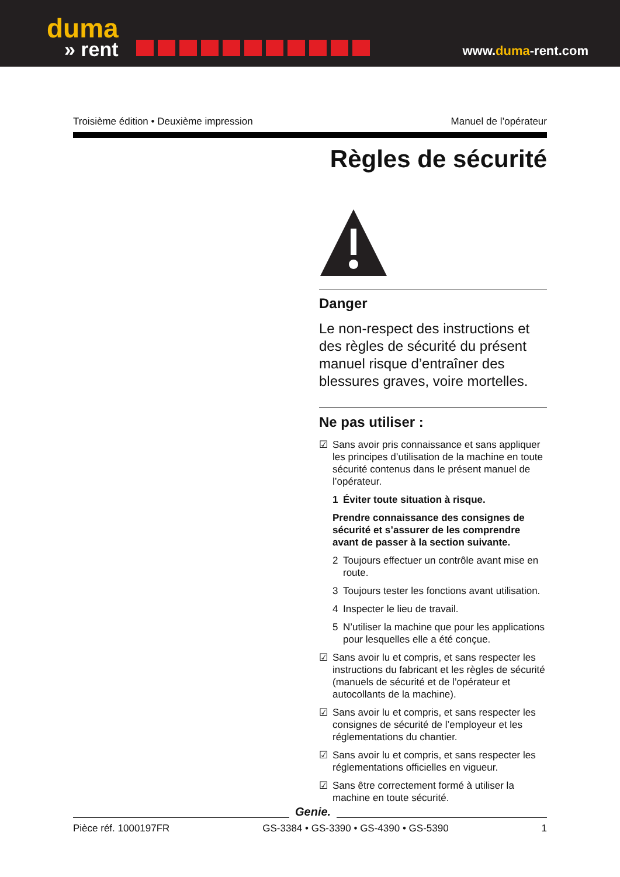duma
» rent
www.duma-rent.com
Troisième édition • Deuxième impression Manuel de l’opérateur
Règles de sécurité
Danger
Le non-respect des instructions et des règles de sécurité du présent manuel risque d’entraîner des blessures graves, voire mortelles.
Ne pas utiliser :
☑ Sans avoir pris connaissance et sans appliquer les principes d’utilisation de la machine en toute sécurité contenus dans le présent manuel de l’opérateur.
1 Éviter toute situation à risque.
Prendre connaissance des consignes de sécurité et s’assurer de les comprendre avant de passer à la section suivante.
2 Toujours effectuer un contrôle avant mise en route.
3 Toujours tester les fonctions avant utilisation.
4 Inspecter le lieu de travail.
5 N’utiliser la machine que pour les applications pour lesquelles elle a été conçue.
☑ Sans avoir lu et compris, et sans respecter les instructions du fabricant et les règles de sécurité (manuels de sécurité et de l’opérateur et autocollants de la machine).
☑ Sans avoir lu et compris, et sans respecter les consignes de sécurité de l’employeur et les réglementations du chantier.
☑ Sans avoir lu et compris, et sans respecter les réglementations officielles en vigueur.
☑ Sans être correctement formé à utiliser la machine en toute sécurité.
Pièce réf. 1000197FR GS-3384 • GS-3390 • GS-4390 • GS-5390 1
Genie.